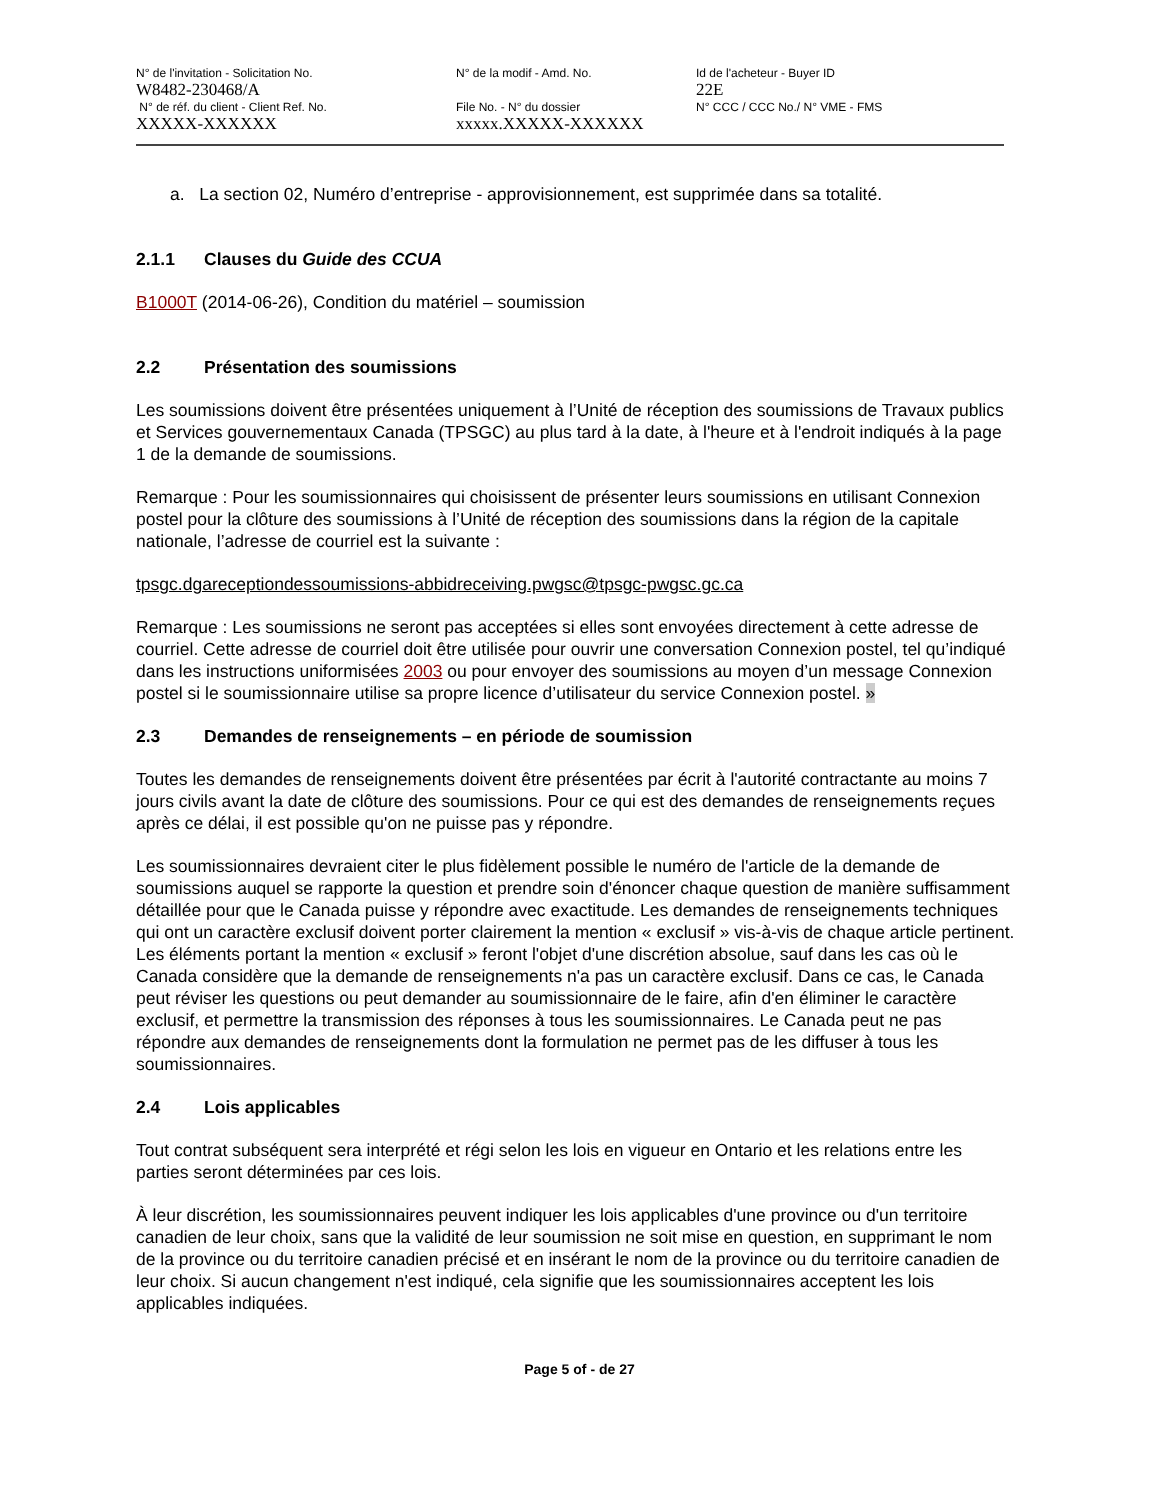| N° de l'invitation - Solicitation No. | N° de la modif - Amd. No. | Id de l'acheteur - Buyer ID |
| W8482-230468/A | | 22E |
| N° de réf. du client - Client Ref. No. | File No. - N° du dossier | N° CCC / CCC No./ N° VME - FMS |
| XXXXX-XXXXXX | xxxxx.XXXXX-XXXXXX | |
a. La section 02, Numéro d’entreprise - approvisionnement, est supprimée dans sa totalité.
2.1.1 Clauses du Guide des CCUA
B1000T (2014-06-26), Condition du matériel – soumission
2.2 Présentation des soumissions
Les soumissions doivent être présentées uniquement à l’Unité de réception des soumissions de Travaux publics et Services gouvernementaux Canada (TPSGC) au plus tard à la date, à l'heure et à l'endroit indiqués à la page 1 de la demande de soumissions.
Remarque : Pour les soumissionnaires qui choisissent de présenter leurs soumissions en utilisant Connexion postel pour la clôture des soumissions à l’Unité de réception des soumissions dans la région de la capitale nationale, l’adresse de courriel est la suivante :
tpsgc.dgareceptiondessoumissions-abbidreceiving.pwgsc@tpsgc-pwgsc.gc.ca
Remarque : Les soumissions ne seront pas acceptées si elles sont envoyées directement à cette adresse de courriel. Cette adresse de courriel doit être utilisée pour ouvrir une conversation Connexion postel, tel qu’indiqué dans les instructions uniformisées 2003 ou pour envoyer des soumissions au moyen d’un message Connexion postel si le soumissionnaire utilise sa propre licence d’utilisateur du service Connexion postel. »
2.3 Demandes de renseignements – en période de soumission
Toutes les demandes de renseignements doivent être présentées par écrit à l'autorité contractante au moins 7 jours civils avant la date de clôture des soumissions. Pour ce qui est des demandes de renseignements reçues après ce délai, il est possible qu'on ne puisse pas y répondre.
Les soumissionnaires devraient citer le plus fidèlement possible le numéro de l'article de la demande de soumissions auquel se rapporte la question et prendre soin d'énoncer chaque question de manière suffisamment détaillée pour que le Canada puisse y répondre avec exactitude. Les demandes de renseignements techniques qui ont un caractère exclusif doivent porter clairement la mention « exclusif » vis-à-vis de chaque article pertinent. Les éléments portant la mention « exclusif » feront l'objet d'une discrétion absolue, sauf dans les cas où le Canada considère que la demande de renseignements n'a pas un caractère exclusif. Dans ce cas, le Canada peut réviser les questions ou peut demander au soumissionnaire de le faire, afin d'en éliminer le caractère exclusif, et permettre la transmission des réponses à tous les soumissionnaires. Le Canada peut ne pas répondre aux demandes de renseignements dont la formulation ne permet pas de les diffuser à tous les soumissionnaires.
2.4 Lois applicables
Tout contrat subséquent sera interprété et régi selon les lois en vigueur en Ontario et les relations entre les parties seront déterminées par ces lois.
À leur discrétion, les soumissionnaires peuvent indiquer les lois applicables d'une province ou d'un territoire canadien de leur choix, sans que la validité de leur soumission ne soit mise en question, en supprimant le nom de la province ou du territoire canadien précisé et en insérant le nom de la province ou du territoire canadien de leur choix. Si aucun changement n'est indiqué, cela signifie que les soumissionnaires acceptent les lois applicables indiquées.
Page 5 of - de 27